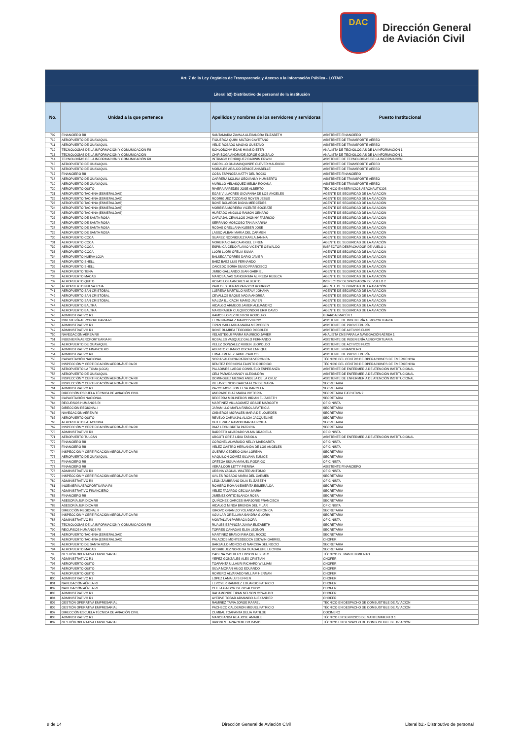DAC
Dirección General
de Aviación Civil
| Art. 7 de la Ley Orgánica de Transparencia y Acceso a la Información Pública - LOTAIP | | | |
| --- | --- | --- | --- |
| Literal b2) Distributivo de personal de la institución | | | |
| No. | Unidad a la que pertenece | Apellidos y nombres de los servidores y servidoras | Puesto Institucional |
| 709 | FINANCIERO RII | SANTAMARIA ZAVALA ALEXANDRA ELIZABETH | ASISTENTE FINANCIERO |
| 710 | AEROPUERTO DE GUAYAQUIL | FIGUEROA QUIMI MILTON CAYETANO | ASISTENTE DE TRANSPORTE AÉREO |
| 711 | AEROPUERTO DE GUAYAQUIL | VELIZ ROSADO MAGNO GUSTAVO | ASISTENTE DE TRANSPORTE AÉREO |
| 712 | TECNOLOGÍAS DE LA INFORMACIÓN Y COMUNICACIÓN RII | SCHLOBOHM EGAS HANS DIETER | ANALISTA DE TECNOLOGÍAS DE LA INFORMACIÓN 1 |
| 713 | TECNOLOGÍAS DE LA INFORMACIÓN Y COMUNICACIÓN | CHIRIBOGA ANDRADE JORGE GONZALO | ANALISTA DE TECNOLOGÍAS DE LA INFORMACIÓN 1 |
| 714 | TECNOLOGÍAS DE LA INFORMACIÓN Y COMUNICACIÓN RII | INTRIAGO HENRIQUEZ DARWIN ERWIN | ASISTENTE DE TECNOLOGÍAS DE LA INFORMACIÓN |
| 715 | AEROPUERTO DE GUAYAQUIL | CARRILLO GUAMANQUISPE CLEVER MAURICIO | ASISTENTE DE TRANSPORTE AÉREO |
| 716 | AEROPUERTO DE GUAYAQUIL | MORALES ARAUJO DENICE ANABELLE | ASISTENTE DE TRANSPORTE AÉREO |
| 717 | FINANCIERO RII | COBA ESPINOZA KATTY DEL ROCIO | ASISTENTE FINANCIERO |
| 718 | AEROPUERTO DE GUAYAQUIL | CARRERA MOLINA GEOVANNY HUMBERTO | ASISTENTE DE TRANSPORTE AÉREO |
| 719 | AEROPUERTO DE GUAYAQUIL | MURILLO VELASQUEZ MELBA ROXANA | ASISTENTE DE TRANSPORTE AÉREO |
| 720 | AEROPUERTO QUITO | RIVERA PAREDES JOSE ALBERTO | TÉCNICO EN SERVICIOS AERONÁUTICOS |
| 721 | AEROPUERTO TACHINA (ESMERALDAS) | EGAS VILLACRES GIOVANNA DE LOS ANGELES | AGENTE DE SEGURIDAD DE LA AVIACIÓN |
| 722 | AEROPUERTO TACHINA (ESMERALDAS) | RODRIGUEZ TOZCANO ROYER JESUS | AGENTE DE SEGURIDAD DE LA AVIACIÓN |
| 723 | AEROPUERTO TACHINA (ESMERALDAS) | BONE BOLAÑOS DIGNA MERCEDES | AGENTE DE SEGURIDAD DE LA AVIACIÓN |
| 724 | AEROPUERTO TACHINA (ESMERALDAS) | MOREIRA MOREIRA VICENTE SOCRATE | AGENTE DE SEGURIDAD DE LA AVIACIÓN |
| 725 | AEROPUERTO TACHINA (ESMERALDAS) | HURTADO ANGULO RAMON GENARO | AGENTE DE SEGURIDAD DE LA AVIACIÓN |
| 726 | AEROPUERTO DE SANTA ROSA | CARVAJAL CEVALLOS JHONNY FABRICIO | AGENTE DE SEGURIDAD DE LA AVIACIÓN |
| 727 | AEROPUERTO DE SANTA ROSA | SERRANO MOSCOSO TANIA KARINA | AGENTE DE SEGURIDAD DE LA AVIACIÓN |
| 728 | AEROPUERTO DE SANTA ROSA | RODAS ORELLANA KLEBER JOSE | AGENTE DE SEGURIDAD DE LA AVIACIÓN |
| 729 | AEROPUERTO DE SANTA ROSA | LASSO ALBAN MARIA DEL CARMEN | AGENTE DE SEGURIDAD DE LA AVIACIÓN |
| 730 | AEROPUERTO COCA | SUAREZ RODRIGUEZ KARLA JANINA | AGENTE DE SEGURIDAD DE LA AVIACIÓN |
| 731 | AEROPUERTO COCA | MOREIRA CHAUCA ANGEL EFREN | AGENTE DE SEGURIDAD DE LA AVIACIÓN |
| 732 | AEROPUERTO COCA | ESPIN CAICEDO FLAVIO VICENTE OSWALDO | INSPECTOR DESPACHADOR DE VUELO 1 |
| 733 | AEROPUERTO COCA | LLORI LLORI OFELIA SILVIA | AGENTE DE SEGURIDAD DE LA AVIACIÓN |
| 734 | AEROPUERTO NUEVA LOJA | BALSECA TORRES DARIO JAVIER | AGENTE DE SEGURIDAD DE LA AVIACIÓN |
| 735 | AEROPUERTO SHELL | BAEZ BAEZ LUIS FERNANDO | AGENTE DE SEGURIDAD DE LA AVIACIÓN |
| 736 | AEROPUERTO SHELL | CAICEDO SORIA SILVIO FRANCISCO | AGENTE DE SEGURIDAD DE LA AVIACIÓN |
| 737 | AEROPUERTO TENA | JIMBO GALLARDO JUAN GABRIEL | AGENTE DE SEGURIDAD DE LA AVIACIÓN |
| 738 | AEROPUERTO MACAS | MANOSALVAS SANGURIMA ALFREDA REBECA | AGENTE DE SEGURIDAD DE LA AVIACIÓN |
| 739 | AEROPUERTO QUITO | ROJAS LOZA ANDRES ALBERTO | INSPECTOR DESPACHADOR DE VUELO 2 |
| 740 | AEROPUERTO NUEVA LOJA | PAREDES DURAN PATRICIO RODRIGO | AGENTE DE SEGURIDAD DE LA AVIACIÓN |
| 741 | AEROPUERTO SAN CRISTÓBAL | LLERENA MARTILLO NATALY JOHANA | AGENTE DE SEGURIDAD DE LA AVIACIÓN |
| 742 | AEROPUERTO SAN CRISTÓBAL | CEVALLOS BAQUE NADIA ANDREA | AGENTE DE SEGURIDAD DE LA AVIACIÓN |
| 743 | AEROPUERTO SAN CRISTÓBAL | MALIZA ILLICACHI MARIO JAVIER | AGENTE DE SEGURIDAD DE LA AVIACIÓN |
| 744 | AEROPUERTO BALTRA | HIDALGO ARMIJOS JAVIER ALEJANDRO | AGENTE DE SEGURIDAD DE LA AVIACIÓN |
| 745 | AEROPUERTO BALTRA | MARGRABER CULQUICONDOR ERIK DAVID | AGENTE DE SEGURIDAD DE LA AVIACIÓN |
| 746 | ADMINISTRATIVO R1 | RAMOS LOPEZ MENTOR RODOLFO | GUARDALMACÉN 1 |
| 747 | INGENIERÍA AEROPORTUARIA RI | LEON NARVAEZ MARCO VINICIO | ASISTENTE DE INGENIERÍA AEROPORTUARIA |
| 748 | ADMINISTRATIVO R1 | TIPAN CAILLAGUA MARIA MERCEDES | ASISTENTE DE PROVEEDURÍA |
| 749 | ADMINISTRATIVO R1 | BONE RUMBEA TEODORO RODOLFO | ASISTENTE DE ACTIVOS FIJOS |
| 750 | NAVEGACIÓN AÉREA RIII | VELASTEGUI PARRA MAURICIO JAVIER | ANALISTA CNS PARA LA NAVEGACIÓN AÉREA 1 |
| 751 | INGENIERÍA AEROPORTUARIA RI | ROSALES VASQUEZ GALO FERNANDO | ASISTENTE DE INGENIERÍA AEROPORTUARIA |
| 752 | AEROPUERTO DE GUAYAQUIL | VELEZ GONZALEZ RUBEN LEOPOLDO | ASISTENTE DE ACTIVOS FIJOS |
| 753 | ADMINISTRATIVO FINANCIERO | AGURTO CHANGO OSCAR ENRIQUE | ASISTENTE FINANCIERO |
| 754 | ADMINISTRATIVO RII | LUNA JIMENEZ JAIME CARLOS | ASISTENTE DE PROVEEDURÍA |
| 755 | CAPACITACIÓN NACIONAL | SORIA VALENCIA PATRICIA VERONICA | TÉCNICO DEL CENTRO DE OPERACIONES DE EMERGENCIA |
| 756 | INSPECCIÓN Y CERTIFICACIÓN AERONÁUTICA RI | BENITEZ ESPINOSA FAUSTO RODRIGO | TÉCNICO DEL CENTRO DE OPERACIONES DE EMERGENCIA |
| 757 | AEROPUERTO LA TOMA (LOJA) | PALADINES LARGO CONSUELO ESPERANZA | ASISTENTE DE ENFERMERÍA DE ATENCIÓN INSTITUCIONAL |
| 758 | AEROPUERTO DE GUAYAQUIL | CELI PARADA NANCY ALEXANDRA | ASISTENTE DE ENFERMERÍA DE ATENCIÓN INSTITUCIONAL |
| 759 | INSPECCIÓN Y CERTIFICACIÓN AERONÁUTICA RII | DOMINGUEZ MESIAS ANGELA DE LA CRUZ | ASISTENTE DE ENFERMERÍA DE ATENCIÓN INSTITUCIONAL |
| 760 | INSPECCIÓN Y CERTIFICACIÓN AERONÁUTICA RII | VILLAVICENCIO GARCIA FLOR DE MARIA | SECRETARIA |
| 761 | ADMINISTRATIVO R1 | PAZOS MOREJON ELSA MARCELA | SECRETARIA |
| 762 | DIRECCIÓN ESCUELA TÉCNICA DE AVIACIÓN CIVIL | ANDRADE DIAZ MARIA VICTORIA | SECRETARIA EJECUTIVA 2 |
| 763 | CAPACITACIÓN NACIONAL | BECERRA MOLINEROS MIRIAN ELIZABETH | SECRETARIA |
| 764 | RECURSOS HUMANOS RI | MARTINEZ VILLAGOMEZ GRACE MARGOTH | OFICINISTA |
| 765 | DIRECCIÓN REGIONAL I | JARAMILLO MAFLA FABIOLA PATRICIA | SECRETARIA |
| 766 | NAVEGACIÓN AÉREA RI | CISNEROS MORALES MARIA DE LOURDES | SECRETARIA |
| 767 | AEROPUERTO QUITO | REVELO CARVAJAL ALICIA JACQUELINE | SECRETARIA |
| 768 | AEROPUERTO LATACUNGA | GUTIERREZ RAMON MARIA ERCILIA | SECRETARIA |
| 769 | INSPECCIÓN Y CERTIFICACIÓN AERONÁUTICA RII | DIAZ LEON GRETA PATRICIA | SECRETARIA |
| 770 | ADMINISTRATIVO RII | BARRETO ALVARADO VILMA GRACIELA | OFICINISTA |
| 771 | AEROPUERTO TULCÁN | ARGOTI ORTIZ LIDIA FABIOLA | ASISTENTE DE ENFERMERÍA DE ATENCIÓN INSTITUCIONAL |
| 772 | FINANCIERO RII | CORONEL ALVARADO NELLY MARGARITA | OFICINISTA |
| 773 | FINANCIERO RII | VELEZ CASTRO HERLANDA DE LOS ANGELES | OFICINISTA |
| 774 | INSPECCIÓN Y CERTIFICACIÓN AERONÁUTICA RII | GUERRA CEDEÑO GINA LORENA | SECRETARIA |
| 775 | AEROPUERTO DE GUAYAQUIL | MAQUILON GOMEZ SILVANA EUNICE | SECRETARIA |
| 776 | FINANCIERO RII | ORTEGA SIGUA MANUEL RODRIGO | OFICINISTA |
| 777 | FINANCIERO RII | VERA LOOR LETTY PIERINA | ASISTENTE FINANCIERO |
| 778 | ADMINISTRATIVO RII | URBINA YAGUAL WALTER ANTONIO | OFICINISTA |
| 779 | INSPECCIÓN Y CERTIFICACIÓN AERONÁUTICA RII | AVILES ROSADO MARIA DEL CARMEN | SECRETARIA |
| 780 | ADMINISTRATIVO RII | LEON ZAMBRANO DILIA ELIZABETH | OFICINISTA |
| 781 | INGENIERÍA AEROPORTUARIA RII | ROMERO ROMAN EMERITA ESMERALDA | SECRETARIA |
| 782 | ADMINISTRATIVO FINANCIERO | VELEZ FAJARDO CECILIA MARIA | SECRETARIA |
| 783 | FINANCIERO RII | JIMENEZ ORTIZ BLANCA ROSA | SECRETARIA |
| 784 | ASESORÍA JURÍDICA RII | QUIÑONEZ GARCES MARJORIE FRANCISCA | SECRETARIA |
| 785 | ASESORÍA JURÍDICA RII | HIDALGO MINDA BRENDA DEL PILAR | OFICINISTA |
| 786 | DIRECCIÓN REGIONAL II | IDROVO GRANIZO YOLANDA VERONICA | SECRETARIA |
| 787 | INSPECCIÓN Y CERTIFICACIÓN AERONÁUTICA RII | AGUILAR ORELLANA SANDRA GLORIA | SECRETARIA |
| 788 | ADMINISTRATIVO RII | MONTALVAN PARRAGA DORA | OFICINISTA |
| 789 | TECNOLOGÍAS DE LA INFORMACIÓN Y COMUNICACIÓN RII | RUALES ESPINOZA JUANA ELIZABETH | SECRETARIA |
| 790 | RECURSOS HUMANOS RII | TORRES CANADAS ELSA LEONOR | SECRETARIA |
| 791 | AEROPUERTO TACHINA (ESMERALDAS) | MARTINEZ BRAVO IRMA DEL ROCIO | SECRETARIA |
| 792 | AEROPUERTO TACHINA (ESMERALDAS) | PALACIOS MONTESDEOCA EDDWIN GABRIEL | CHOFER |
| 793 | AEROPUERTO DE SANTA ROSA | BARZALLO MOROCHO NARCISA DEL ROCIO | SECRETARIA |
| 794 | AEROPUERTO MACAS | RODRIGUEZ NORIEGA GUADALUPE LUCINDA | SECRETARIA |
| 795 | GESTIÓN OPERATIVA EMPRESARIAL | CADENA CASTILLO EDISON ALBERTO | TÉCNICO DE MANTENIMIENTO |
| 796 | ADMINISTRATIVO R1 | YEPEZ GONZALES ALEX CRISTIAN | CHOFER |
| 797 | AEROPUERTO QUITO | TOAPANTA ULLAURI RICHARD WILLIAM | CHOFER |
| 798 | AEROPUERTO QUITO | SILVA MORAN HUGO EDUARDO | CHOFER |
| 799 | AEROPUERTO QUITO | ROMERO ALVARADO WILLIAM HERNAN | CHOFER |
| 800 | ADMINISTRATIVO R1 | LOPEZ LAMA LUIS EFREN | CHOFER |
| 801 | NAVEGACIÓN AÉREA RI | LEVOYER RAMIREZ EDUARDO PATRICIO | CHOFER |
| 802 | NAVEGACIÓN AÉREA RI | CHELA GAIBOR DIEGO ALONSO | CHOFER |
| 803 | ADMINISTRATIVO R1 | BAHAMONDE TIPAN NELSON OSWALDO | CHOFER |
| 804 | ADMINISTRATIVO R1 | AYERVE TOBAR ARMANDO ALEXANDER | CHOFER |
| 805 | GESTIÓN OPERATIVA EMPRESARIAL | RAMIREZ TAPIA JORGE RAFAEL | TÉCNICO EN DESPACHO DE COMBUSTIBLE DE AVIACIÓN |
| 806 | GESTIÓN OPERATIVA EMPRESARIAL | PACHECO CALDERON MIGUEL PATRICIO | TÉCNICO EN DESPACHO DE COMBUSTIBLE DE AVIACIÓN |
| 807 | DIRECCIÓN ESCUELA TÉCNICA DE AVIACIÓN CIVIL | CUMBAL TOAPANTA DELIA MATILDE | COCINERO |
| 808 | ADMINISTRATIVO R1 | MANOBANDA REA JOSE AMABLE | TÉCNICO EN SERVICIOS DE MANTENIMIENTO 1 |
| 809 | GESTIÓN OPERATIVA EMPRESARIAL | BRIONES TAPIA OLMEDO DAVID | TÉCNICO EN DESPACHO DE COMBUSTIBLE DE AVIACIÓN |
8 de 14
Dirección General de Aviación Civil
Literal b2.- Distributivo de personal